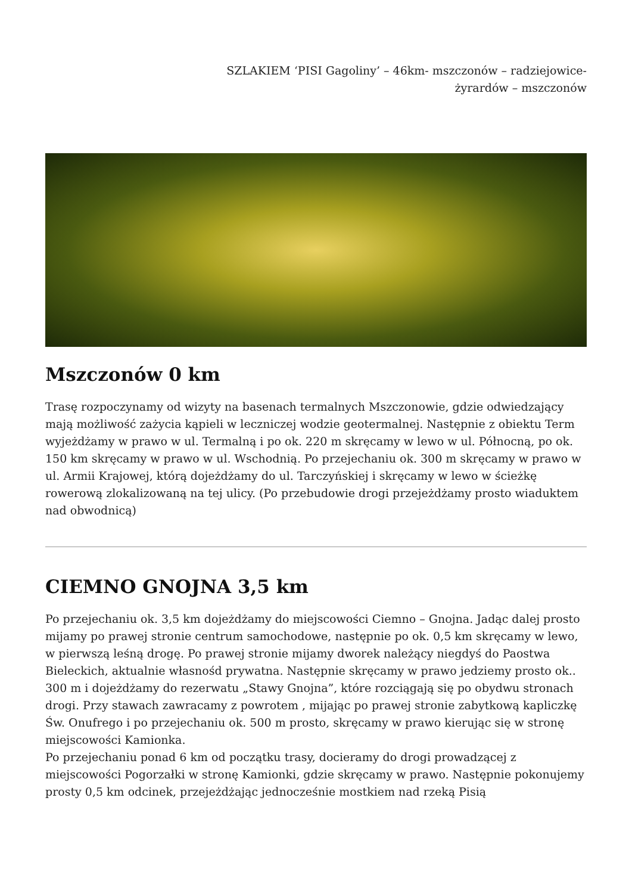SZLAKIEM ‘PISI Gagoliny’ – 46km- mszczonów – radziejowice-
żyrardów – mszczonów
Mszczonów 0 km
Trasę rozpoczynamy od wizyty na basenach termalnych Mszczonowie, gdzie odwiedzający mają możliwość zażycia kąpieli w leczniczej wodzie geotermalnej. Następnie z obiektu Term wyjeżdżamy w prawo w ul. Termalną i po ok. 220 m skręcamy w lewo w ul. Północną, po ok. 150 km skręcamy w prawo w ul. Wschodnią. Po przejechaniu ok. 300 m skręcamy w prawo w ul. Armii Krajowej, którą dojeżdżamy do ul. Tarczyńskiej i skręcamy w lewo w ścieżkę rowerową zlokalizowaną na tej ulicy. (Po przebudowie drogi przejeżdżamy prosto wiaduktem nad obwodnicą)
CIEMNO GNOJNA 3,5 km
Po przejechaniu ok. 3,5 km dojeżdżamy do miejscowości Ciemno – Gnojna. Jadąc dalej prosto mijamy po prawej stronie centrum samochodowe, następnie po ok. 0,5 km skręcamy w lewo, w pierwszą leśną drogę. Po prawej stronie mijamy dworek należący niegdyś do Paostwa Bieleckich, aktualnie własnośd prywatna. Następnie skręcamy w prawo jedziemy prosto ok.. 300 m i dojeżdżamy do rezerwatu „Stawy Gnojna”, które rozciągają się po obydwu stronach drogi. Przy stawach zawracamy z powrotem , mijając po prawej stronie zabytkową kapliczkę Św. Onufrego i po przejechaniu ok. 500 m prosto, skręcamy w prawo kierując się w stronę miejscowości Kamionka.
Po przejechaniu ponad 6 km od początku trasy, docieramy do drogi prowadzącej z miejscowości Pogorzałki w stronę Kamionki, gdzie skręcamy w prawo. Następnie pokonujemy prosty 0,5 km odcinek, przejeżdżając jednocześnie mostkiem nad rzeką Pisią